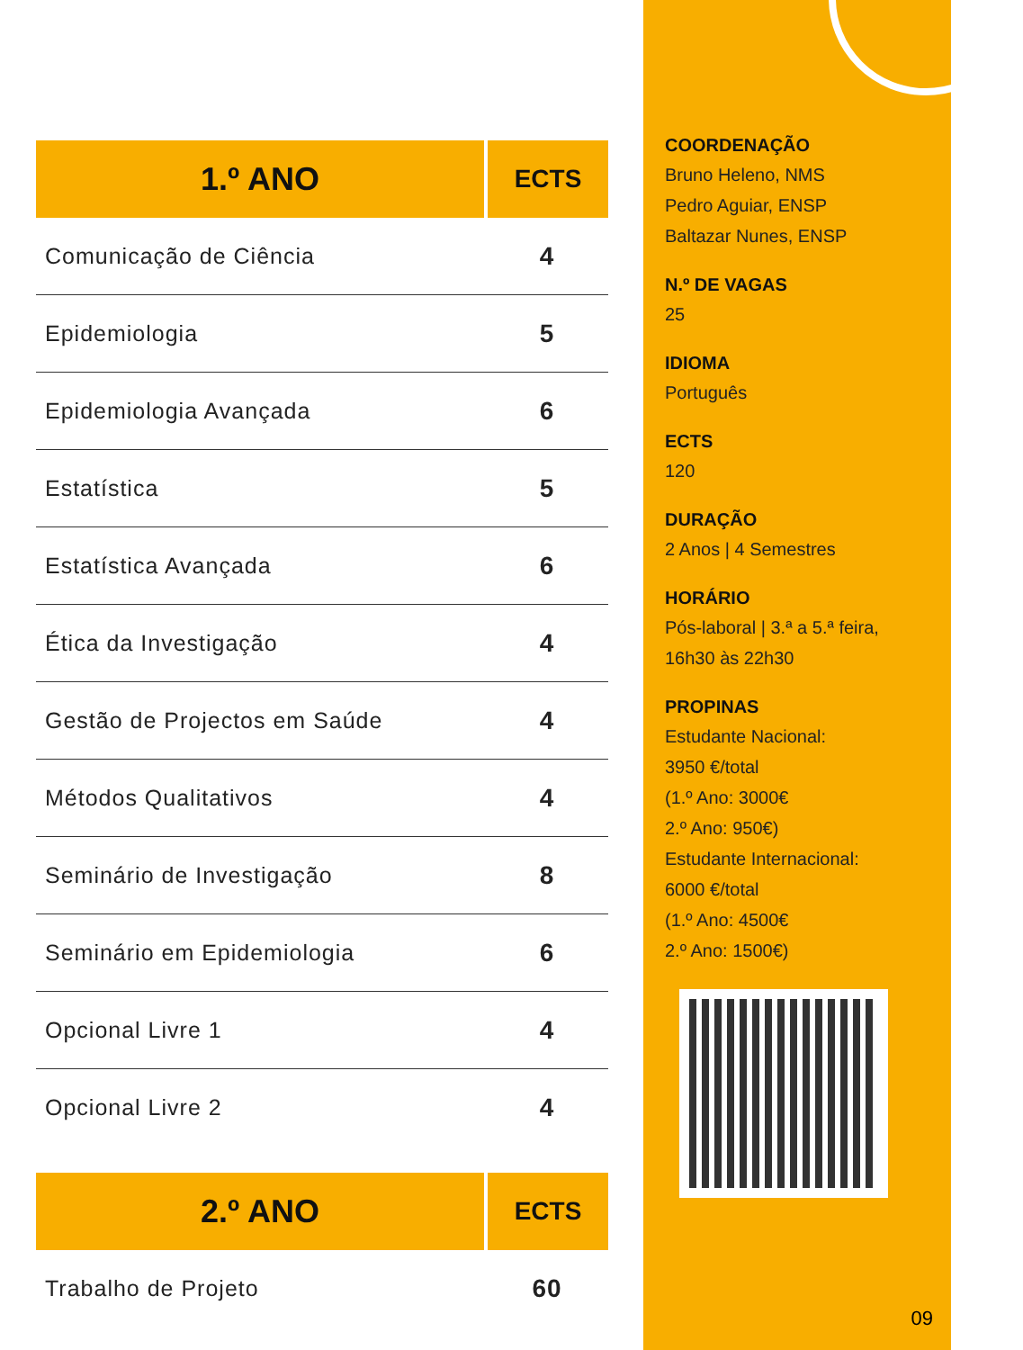| 1.º ANO | ECTS |
| --- | --- |
| Comunicação de Ciência | 4 |
| Epidemiologia | 5 |
| Epidemiologia Avançada | 6 |
| Estatística | 5 |
| Estatística Avançada | 6 |
| Ética da Investigação | 4 |
| Gestão de Projectos em Saúde | 4 |
| Métodos Qualitativos | 4 |
| Seminário de Investigação | 8 |
| Seminário em Epidemiologia | 6 |
| Opcional Livre 1 | 4 |
| Opcional Livre 2 | 4 |
| 2.º ANO | ECTS |
| --- | --- |
| Trabalho de Projeto | 60 |
COORDENAÇÃO
Bruno Heleno, NMS
Pedro Aguiar, ENSP
Baltazar Nunes, ENSP
N.º DE VAGAS
25
IDIOMA
Português
ECTS
120
DURAÇÃO
2 Anos | 4 Semestres
HORÁRIO
Pós-laboral | 3.ª a 5.ª feira,
16h30 às 22h30
PROPINAS
Estudante Nacional:
3950 €/total
(1.º Ano: 3000€
2.º Ano: 950€)
Estudante Internacional:
6000 €/total
(1.º Ano: 4500€
2.º Ano: 1500€)
09